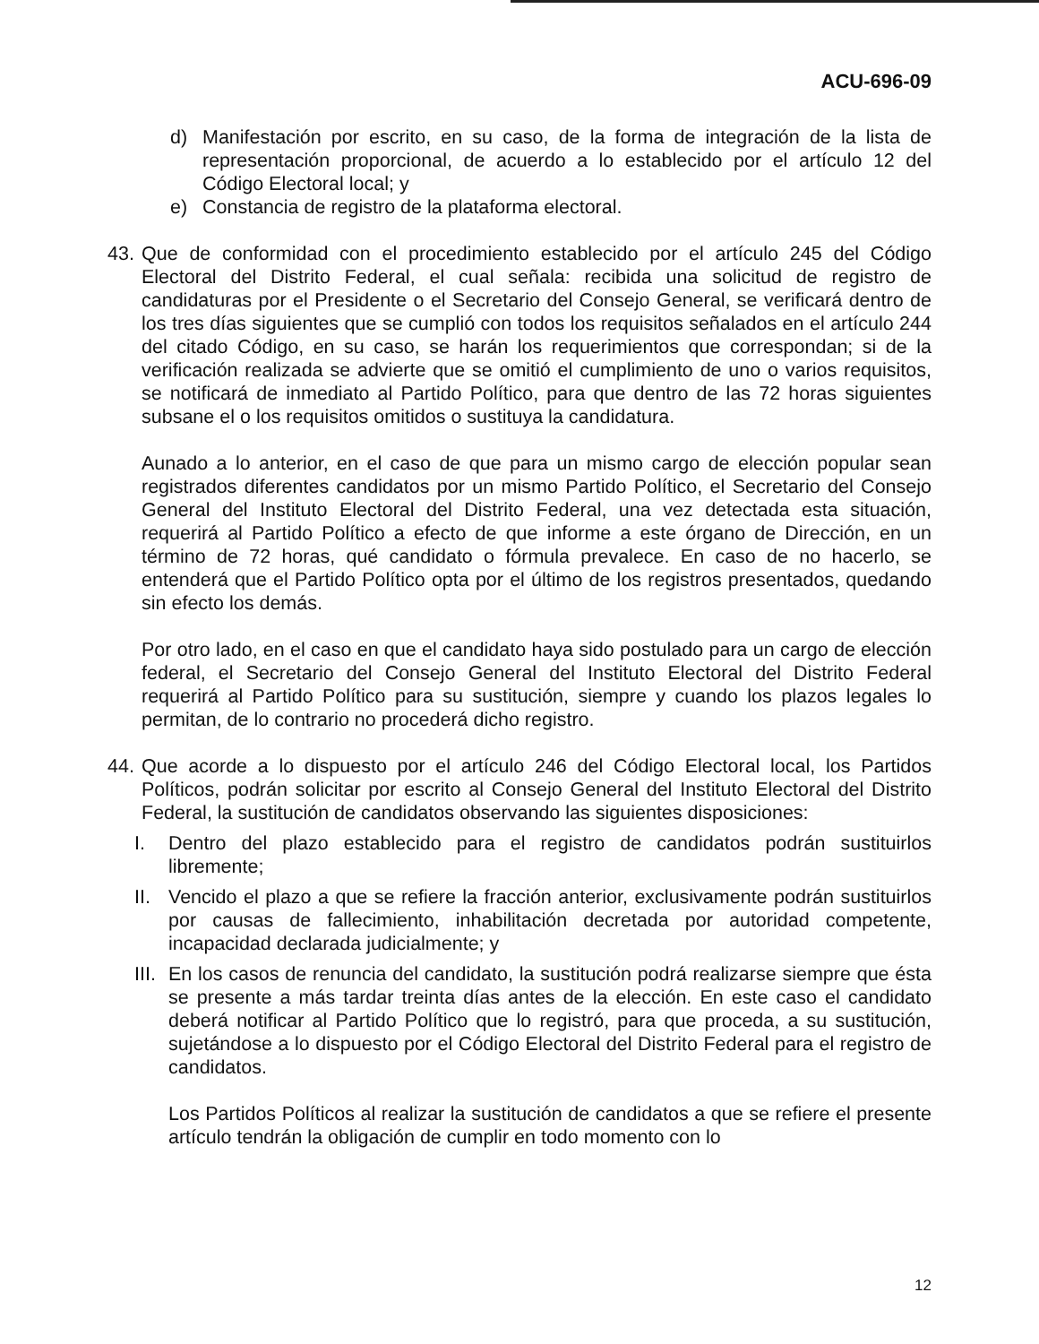ACU-696-09
d) Manifestación por escrito, en su caso, de la forma de integración de la lista de representación proporcional, de acuerdo a lo establecido por el artículo 12 del Código Electoral local; y
e) Constancia de registro de la plataforma electoral.
43.
Que de conformidad con el procedimiento establecido por el artículo 245 del Código Electoral del Distrito Federal, el cual señala: recibida una solicitud de registro de candidaturas por el Presidente o el Secretario del Consejo General, se verificará dentro de los tres días siguientes que se cumplió con todos los requisitos señalados en el artículo 244 del citado Código, en su caso, se harán los requerimientos que correspondan; si de la verificación realizada se advierte que se omitió el cumplimiento de uno o varios requisitos, se notificará de inmediato al Partido Político, para que dentro de las 72 horas siguientes subsane el o los requisitos omitidos o sustituya la candidatura.
Aunado a lo anterior, en el caso de que para un mismo cargo de elección popular sean registrados diferentes candidatos por un mismo Partido Político, el Secretario del Consejo General del Instituto Electoral del Distrito Federal, una vez detectada esta situación, requerirá al Partido Político a efecto de que informe a este órgano de Dirección, en un término de 72 horas, qué candidato o fórmula prevalece. En caso de no hacerlo, se entenderá que el Partido Político opta por el último de los registros presentados, quedando sin efecto los demás.
Por otro lado, en el caso en que el candidato haya sido postulado para un cargo de elección federal, el Secretario del Consejo General del Instituto Electoral del Distrito Federal requerirá al Partido Político para su sustitución, siempre y cuando los plazos legales lo permitan, de lo contrario no procederá dicho registro.
44.
Que acorde a lo dispuesto por el artículo 246 del Código Electoral local, los Partidos Políticos, podrán solicitar por escrito al Consejo General del Instituto Electoral del Distrito Federal, la sustitución de candidatos observando las siguientes disposiciones:
I. Dentro del plazo establecido para el registro de candidatos podrán sustituirlos libremente;
II.
Vencido el plazo a que se refiere la fracción anterior, exclusivamente podrán sustituirlos por causas de fallecimiento, inhabilitación decretada por autoridad competente, incapacidad declarada judicialmente; y
III.
En los casos de renuncia del candidato, la sustitución podrá realizarse siempre que ésta se presente a más tardar treinta días antes de la elección. En este caso el candidato deberá notificar al Partido Político que lo registró, para que proceda, a su sustitución, sujetándose a lo dispuesto por el Código Electoral del Distrito Federal para el registro de candidatos.
Los Partidos Políticos al realizar la sustitución de candidatos a que se refiere el presente artículo tendrán la obligación de cumplir en todo momento con lo
12